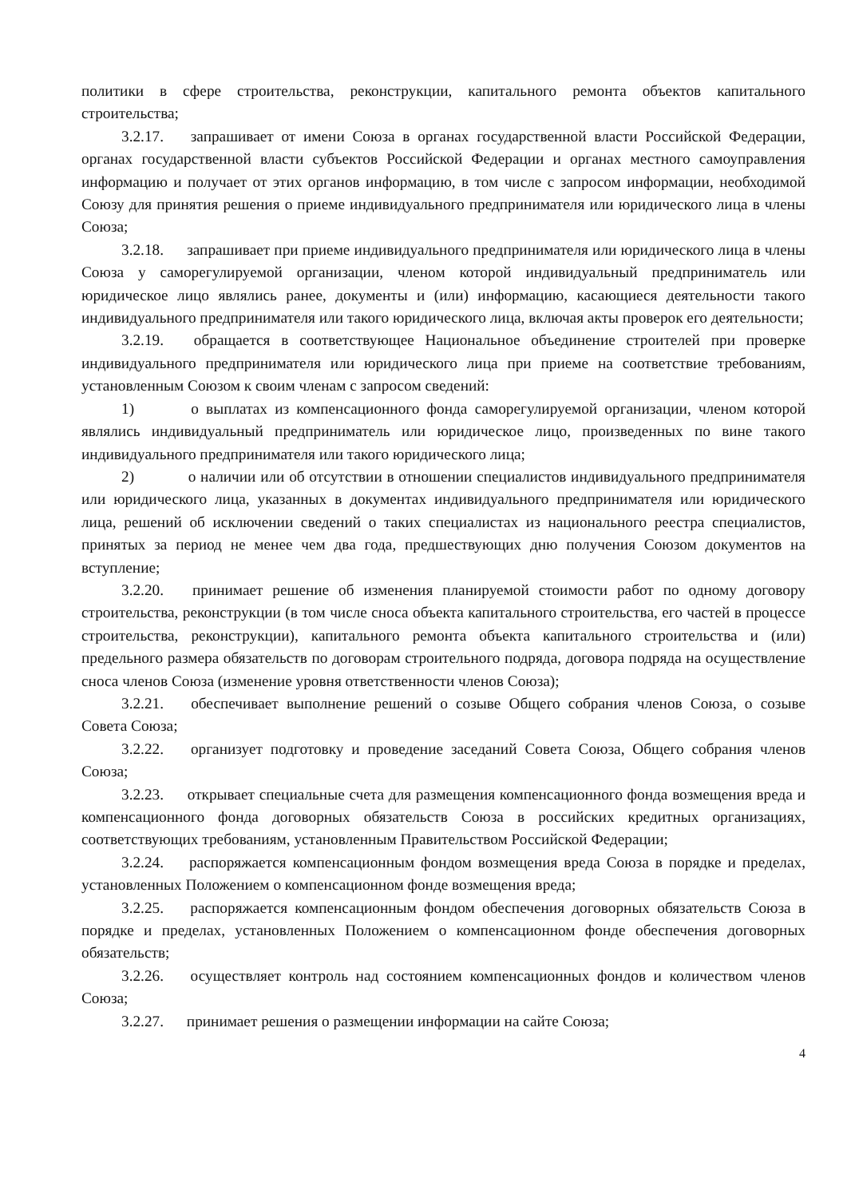политики в сфере строительства, реконструкции, капитального ремонта объектов капитального строительства;
3.2.17. запрашивает от имени Союза в органах государственной власти Российской Федерации, органах государственной власти субъектов Российской Федерации и органах местного самоуправления информацию и получает от этих органов информацию, в том числе с запросом информации, необходимой Союзу для принятия решения о приеме индивидуального предпринимателя или юридического лица в члены Союза;
3.2.18. запрашивает при приеме индивидуального предпринимателя или юридического лица в члены Союза у саморегулируемой организации, членом которой индивидуальный предприниматель или юридическое лицо являлись ранее, документы и (или) информацию, касающиеся деятельности такого индивидуального предпринимателя или такого юридического лица, включая акты проверок его деятельности;
3.2.19. обращается в соответствующее Национальное объединение строителей при проверке индивидуального предпринимателя или юридического лица при приеме на соответствие требованиям, установленным Союзом к своим членам с запросом сведений:
1) о выплатах из компенсационного фонда саморегулируемой организации, членом которой являлись индивидуальный предприниматель или юридическое лицо, произведенных по вине такого индивидуального предпринимателя или такого юридического лица;
2) о наличии или об отсутствии в отношении специалистов индивидуального предпринимателя или юридического лица, указанных в документах индивидуального предпринимателя или юридического лица, решений об исключении сведений о таких специалистах из национального реестра специалистов, принятых за период не менее чем два года, предшествующих дню получения Союзом документов на вступление;
3.2.20. принимает решение об изменения планируемой стоимости работ по одному договору строительства, реконструкции (в том числе сноса объекта капитального строительства, его частей в процессе строительства, реконструкции), капитального ремонта объекта капитального строительства и (или) предельного размера обязательств по договорам строительного подряда, договора подряда на осуществление сноса членов Союза (изменение уровня ответственности членов Союза);
3.2.21. обеспечивает выполнение решений о созыве Общего собрания членов Союза, о созыве Совета Союза;
3.2.22. организует подготовку и проведение заседаний Совета Союза, Общего собрания членов Союза;
3.2.23. открывает специальные счета для размещения компенсационного фонда возмещения вреда и компенсационного фонда договорных обязательств Союза в российских кредитных организациях, соответствующих требованиям, установленным Правительством Российской Федерации;
3.2.24. распоряжается компенсационным фондом возмещения вреда Союза в порядке и пределах, установленных Положением о компенсационном фонде возмещения вреда;
3.2.25. распоряжается компенсационным фондом обеспечения договорных обязательств Союза в порядке и пределах, установленных Положением о компенсационном фонде обеспечения договорных обязательств;
3.2.26. осуществляет контроль над состоянием компенсационных фондов и количеством членов Союза;
3.2.27. принимает решения о размещении информации на сайте Союза;
4